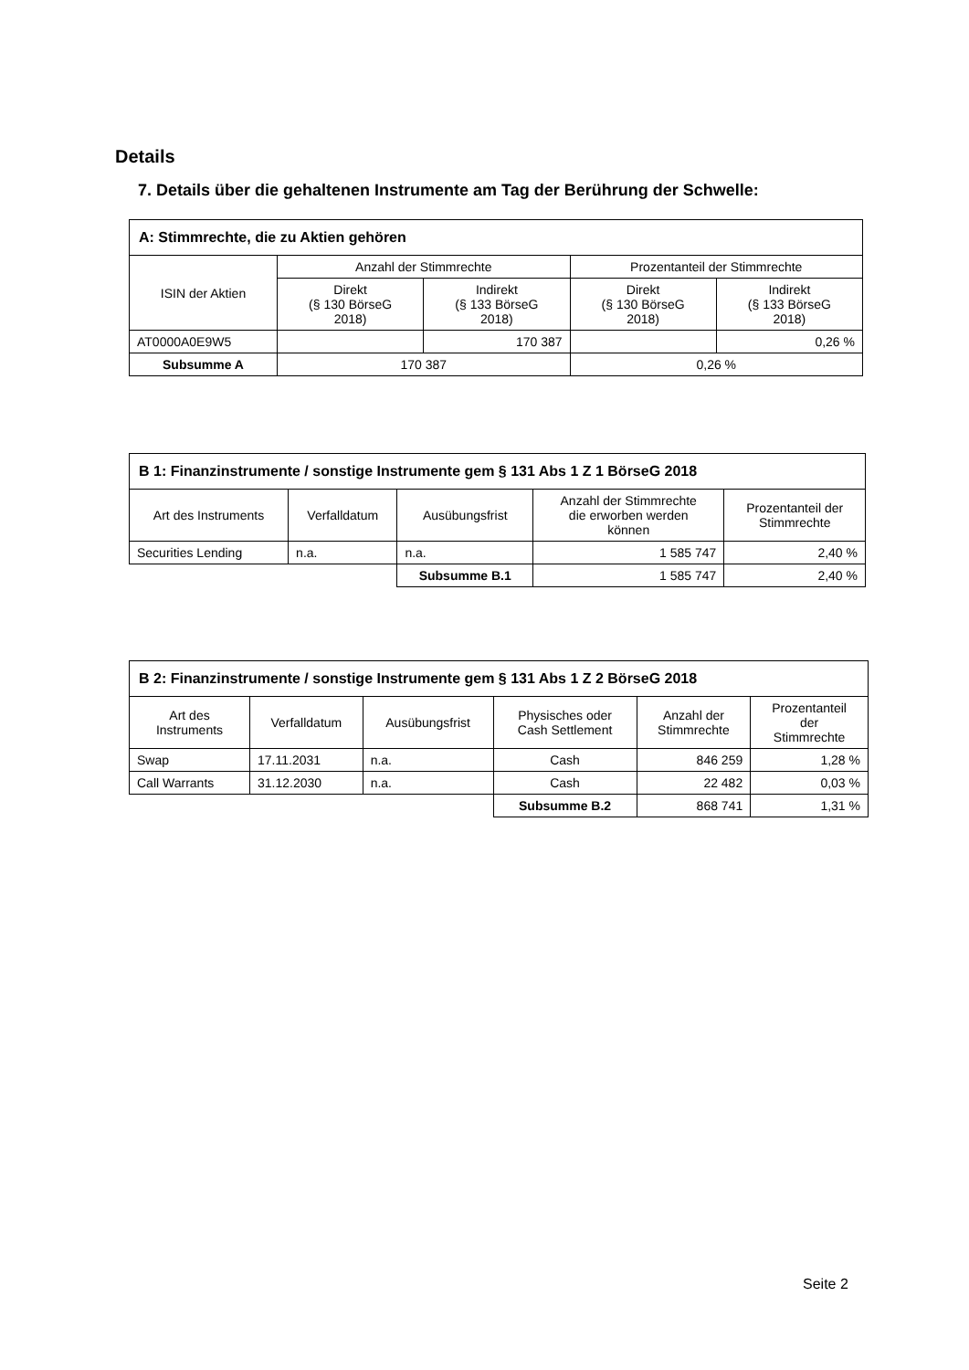Details
7. Details über die gehaltenen Instrumente am Tag der Berührung der Schwelle:
| A: Stimmrechte, die zu Aktien gehören | | | | |
| --- | --- | --- | --- | --- |
| ISIN der Aktien | Anzahl der Stimmrechte | | Prozentanteil der Stimmrechte | |
| | Direkt (§ 130 BörseG 2018) | Indirekt (§ 133 BörseG 2018) | Direkt (§ 130 BörseG 2018) | Indirekt (§ 133 BörseG 2018) |
| AT0000A0E9W5 | | 170 387 | | 0,26 % |
| Subsumme A | 170 387 | | 0,26 % | |
| B 1: Finanzinstrumente / sonstige Instrumente gem § 131 Abs 1 Z 1 BörseG 2018 | | | | |
| --- | --- | --- | --- | --- |
| Art des Instruments | Verfalldatum | Ausübungsfrist | Anzahl der Stimmrechte die erworben werden können | Prozentanteil der Stimmrechte |
| Securities Lending | n.a. | n.a. | 1 585 747 | 2,40 % |
| | | Subsumme B.1 | 1 585 747 | 2,40 % |
| B 2: Finanzinstrumente / sonstige Instrumente gem § 131 Abs 1 Z 2 BörseG 2018 | | | | | |
| --- | --- | --- | --- | --- | --- |
| Art des Instruments | Verfalldatum | Ausübungsfrist | Physisches oder Cash Settlement | Anzahl der Stimmrechte | Prozentanteil der Stimmrechte |
| Swap | 17.11.2031 | n.a. | Cash | 846 259 | 1,28 % |
| Call Warrants | 31.12.2030 | n.a. | Cash | 22 482 | 0,03 % |
| | | | Subsumme B.2 | 868 741 | 1,31 % |
Seite 2